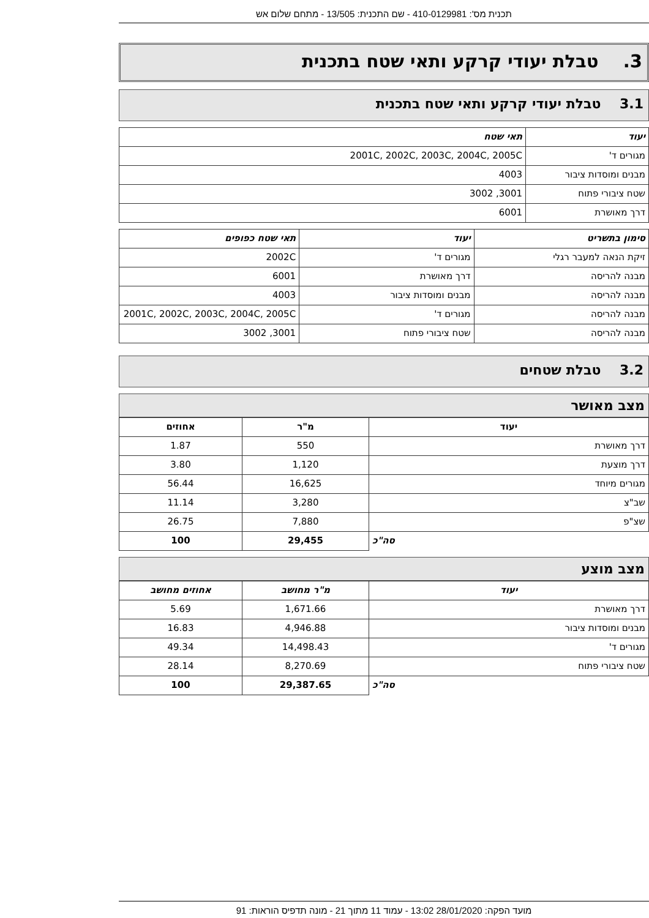תכנית מס': 410-0129981 - שם התכנית: 13/505 - מתחם שלום אש
3. טבלת יעודי קרקע ותאי שטח בתכנית
3.1 טבלת יעודי קרקע ותאי שטח בתכנית
| יעוד | תאי שטח |
| --- | --- |
| מגורים ד' | 2001C, 2002C, 2003C, 2004C, 2005C |
| מבנים ומוסדות ציבור | 4003 |
| שטח ציבורי פתוח | 3001, 3002 |
| דרך מאושרת | 6001 |
| סימון בתשריט | יעוד | תאי שטח כפופים |
| --- | --- | --- |
| זיקת הנאה למעבר רגלי | מגורים ד' | 2002C |
| מבנה להריסה | דרך מאושרת | 6001 |
| מבנה להריסה | מבנים ומוסדות ציבור | 4003 |
| מבנה להריסה | מגורים ד' | 2001C, 2002C, 2003C, 2004C, 2005C |
| מבנה להריסה | שטח ציבורי פתוח | 3001, 3002 |
3.2 טבלת שטחים
מצב מאושר
| יעוד | מ"ר | אחוזים |
| --- | --- | --- |
| דרך מאושרת | 550 | 1.87 |
| דרך מוצעת | 1,120 | 3.80 |
| מגורים מיוחד | 16,625 | 56.44 |
| שב"צ | 3,280 | 11.14 |
| שצ"פ | 7,880 | 26.75 |
| סה"כ | 29,455 | 100 |
מצב מוצע
| יעוד | מ"ר מחושב | אחוזים מחושב |
| --- | --- | --- |
| דרך מאושרת | 1,671.66 | 5.69 |
| מבנים ומוסדות ציבור | 4,946.88 | 16.83 |
| מגורים ד' | 14,498.43 | 49.34 |
| שטח ציבורי פתוח | 8,270.69 | 28.14 |
| סה"כ | 29,387.65 | 100 |
מועד הפקה: 28/01/2020 13:02 - עמוד 11 מתוך 21 - מונה תדפיס הוראות: 91